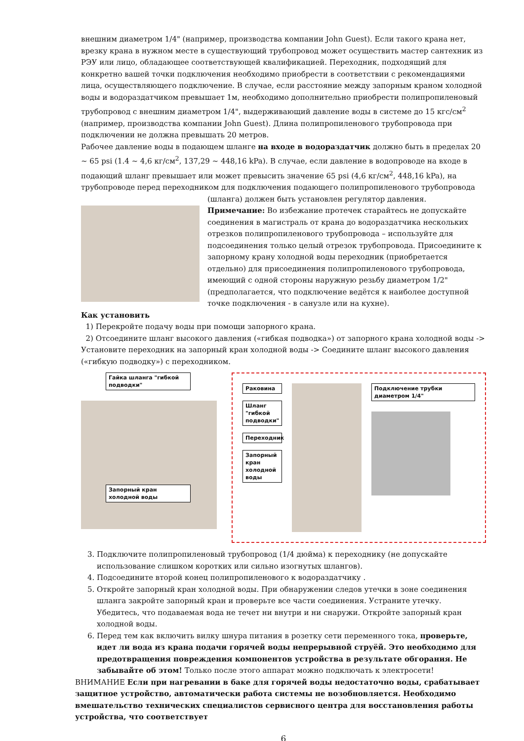внешним диаметром 1/4" (например, производства компании John Guest). Если такого крана нет, врезку крана в нужном месте в существующий трубопровод может осуществить мастер сантехник из РЭУ или лицо, обладающее соответствующей квалификацией. Переходник, подходящий для конкретно вашей точки подключения необходимо приобрести в соответствии с рекомендациями лица, осуществляющего подключение. В случае, если расстояние между запорным краном холодной воды и водораздатчиком превышает 1м, необходимо дополнительно приобрести полипропиленовый трубопровод с внешним диаметром 1/4", выдерживающий давление воды в системе до 15 кгс/см<sup>2</sup> (например, производства компании John Guest). Длина полипропиленового трубопровода при подключении не должна превышать 20 метров.
Рабочее давление воды в подающем шланге на входе в водораздатчик должно быть в пределах 20 ~ 65 psi (1.4 ~ 4,6 кг/см<sup>2</sup>, 137,29 ~ 448,16 kPa). В случае, если давление в водопроводе на входе в подающий шланг превышает или может превысить значение 65 psi (4,6 кг/см<sup>2</sup>, 448,16 kPa), на трубопроводе перед переходником для подключения подающего полипропиленового трубопровода
(шланга) должен быть установлен регулятор давления.
Примечание: Во избежание протечек старайтесь не допускайте соединения в магистраль от крана до водораздатчика нескольких отрезков полипропиленового трубопровода – используйте для подсоединения только целый отрезок трубопровода. Присоедините к запорному крану холодной воды переходник (приобретается отдельно) для присоединения полипропиленового трубопровода, имеющий с одной стороны наружную резьбу диаметром 1/2" (предполагается, что подключение ведётся к наиболее доступной точке подключения - в санузле или на кухне).
Как установить
1) Перекройте подачу воды при помощи запорного крана.
2) Отсоедините шланг высокого давления («гибкая подводка») от запорного крана холодной воды -> Установите переходник на запорный кран холодной воды -> Соедините шланг высокого давления («гибкую подводку») с переходником.
Гайка шланга "гибкой подводки"
Запорный кран холодной воды
Раковина
Шланг "гибкой подводки"
Переходник
Запорный кран холодной воды
Подключение трубки диаметром 1/4"
3. Подключите полипропиленовый трубопровод (1/4 дюйма) к переходнику (не допускайте использование слишком коротких или сильно изогнутых шлангов).
4. Подсоедините второй конец полипропиленового к водораздатчику .
5. Откройте запорный кран холодной воды. При обнаружении следов утечки в зоне соединения шланга закройте запорный кран и проверьте все части соединения. Устраните утечку. Убедитесь, что подаваемая вода не течет ни внутри и ни снаружи. Откройте запорный кран холодной воды.
6. Перед тем как включить вилку шнура питания в розетку сети переменного тока, проверьте, идет ли вода из крана подачи горячей воды непрерывной струёй. Это необходимо для предотвращения повреждения компонентов устройства в результате обгорания. Не забывайте об этом! Только после этого аппарат можно подключать к электросети!
ВНИМАНИЕ Если при нагревании в баке для горячей воды недостаточно воды, срабатывает защитное устройство, автоматически работа системы не возобновляется. Необходимо вмешательство технических специалистов сервисного центра для восстановления работы устройства, что соответствует
6